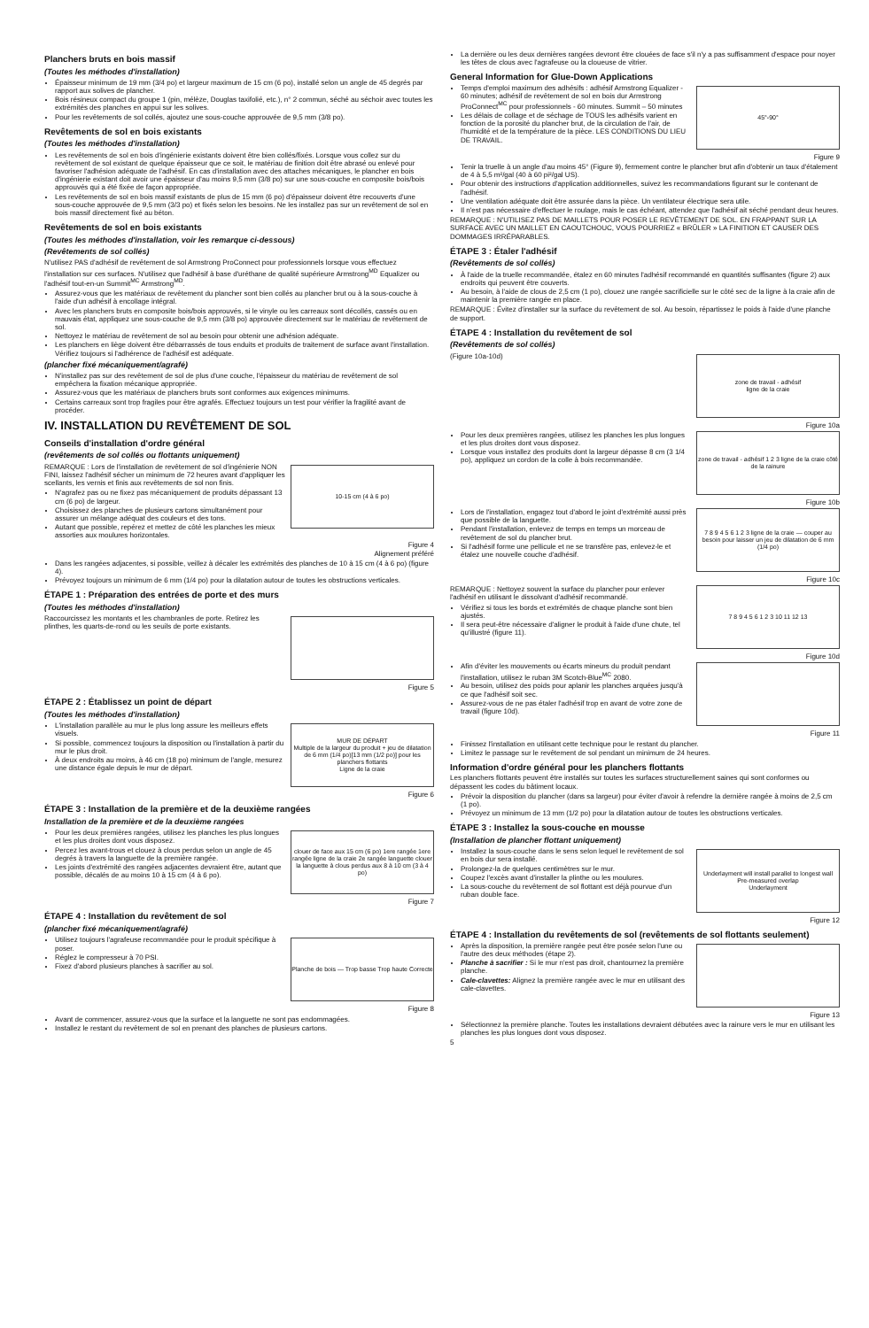Planchers bruts en bois massif
(Toutes les méthodes d'installation)
Épaisseur minimum de 19 mm (3/4 po) et largeur maximum de 15 cm (6 po), installé selon un angle de 45 degrés par rapport aux solives de plancher.
Bois résineux compact du groupe 1 (pin, mélèze, Douglas taxifolié, etc.), n° 2 commun, séché au séchoir avec toutes les extrémités des planches en appui sur les solives.
Pour les revêtements de sol collés, ajoutez une sous-couche approuvée de 9,5 mm (3/8 po).
Revêtements de sol en bois existants
(Toutes les méthodes d'installation)
Les revêtements de sol en bois d'ingénierie existants doivent être bien collés/fixés. Lorsque vous collez sur du revêtement de sol existant de quelque épaisseur que ce soit, le matériau de finition doit être abrasé ou enlevé pour favoriser l'adhésion adéquate de l'adhésif. En cas d'installation avec des attaches mécaniques, le plancher en bois d'ingénierie existant doit avoir une épaisseur d'au moins 9,5 mm (3/8 po) sur une sous-couche en composite bois/bois approuvés qui a été fixée de façon appropriée.
Les revêtements de sol en bois massif existants de plus de 15 mm (6 po) d'épaisseur doivent être recouverts d'une sous-couche approuvée de 9,5 mm (3/3 po) et fixés selon les besoins. Ne les installez pas sur un revêtement de sol en bois massif directement fixé au béton.
Revêtements de sol en bois existants
(Toutes les méthodes d'installation, voir les remarque ci-dessous)
(Revêtements de sol collés)
N'utilisez PAS d'adhésif de revêtement de sol Armstrong ProConnect pour professionnels lorsque vous effectuez l'installation sur ces surfaces. N'utilisez que l'adhésif à base d'uréthane de qualité supérieure Armstrong<sup>MD</sup> Equalizer ou l'adhésif tout-en-un Summit<sup>MC</sup> Armstrong<sup>MD</sup>.
Assurez-vous que les matériaux de revêtement du plancher sont bien collés au plancher brut ou à la sous-couche à l'aide d'un adhésif à encollage intégral.
Avec les planchers bruts en composite bois/bois approuvés, si le vinyle ou les carreaux sont décollés, cassés ou en mauvais état, appliquez une sous-couche de 9,5 mm (3/8 po) approuvée directement sur le matériau de revêtement de sol.
Nettoyez le matériau de revêtement de sol au besoin pour obtenir une adhésion adéquate.
Les planchers en liège doivent être débarrassés de tous enduits et produits de traitement de surface avant l'installation. Vérifiez toujours si l'adhérence de l'adhésif est adéquate.
(plancher fixé mécaniquement/agrafé)
N'installez pas sur des revêtement de sol de plus d'une couche, l'épaisseur du matériau de revêtement de sol empêchera la fixation mécanique appropriée.
Assurez-vous que les matériaux de planchers bruts sont conformes aux exigences minimums.
Certains carreaux sont trop fragiles pour être agrafés. Effectuez toujours un test pour vérifier la fragilité avant de procéder.
IV. INSTALLATION DU REVÊTEMENT DE SOL
Conseils d'installation d'ordre général
(revêtements de sol collés ou flottants uniquement)
10-15 cm (4 à 6 po)
REMARQUE : Lors de l'installation de revêtement de sol d'ingénierie NON FINI, laissez l'adhésif sécher un minimum de 72 heures avant d'appliquer les scellants, les vernis et finis aux revêtements de sol non finis.
N'agrafez pas ou ne fixez pas mécaniquement de produits dépassant 13 cm (6 po) de largeur.
Choisissez des planches de plusieurs cartons simultanément pour assurer un mélange adéquat des couleurs et des tons.
Autant que possible, repérez et mettez de côté les planches les mieux assorties aux moulures horizontales.
Figure 4
Alignement préféré
Dans les rangées adjacentes, si possible, veillez à décaler les extrémités des planches de 10 à 15 cm (4 à 6 po) (figure 4).
Prévoyez toujours un minimum de 6 mm (1/4 po) pour la dilatation autour de toutes les obstructions verticales.
ÉTAPE 1 : Préparation des entrées de porte et des murs
(Toutes les méthodes d'installation)
Raccourcissez les montants et les chambranles de porte. Retirez les plinthes, les quarts-de-rond ou les seuils de porte existants.
Figure 5
ÉTAPE 2 : Établissez un point de départ
(Toutes les méthodes d'installation)
MUR DE DÉPART
Multiple de la largeur du produit + jeu de dilatation de 6 mm (1/4 po)[13 mm (1/2 po)] pour les planchers flottants
Ligne de la craie
L'installation parallèle au mur le plus long assure les meilleurs effets visuels.
Si possible, commencez toujours la disposition ou l'installation à partir du mur le plus droit.
À deux endroits au moins, à 46 cm (18 po) minimum de l'angle, mesurez une distance égale depuis le mur de départ.
Figure 6
ÉTAPE 3 : Installation de la première et de la deuxième rangées
Installation de la première et de la deuxième rangées
clouer de face aux 15 cm (6 po) 1ere rangée 1ere rangée ligne de la craie 2e rangée languette clouer la languette à clous perdus aux 8 à 10 cm (3 à 4 po)
Pour les deux premières rangées, utilisez les planches les plus longues et les plus droites dont vous disposez.
Percez les avant-trous et clouez à clous perdus selon un angle de 45 degrés à travers la languette de la première rangée.
Les joints d'extrémité des rangées adjacentes devraient être, autant que possible, décalés de au moins 10 à 15 cm (4 à 6 po).
Figure 7
ÉTAPE 4 : Installation du revêtement de sol
(plancher fixé mécaniquement/agrafé)
Planche de bois — Trop basse Trop haute Correcte
Utilisez toujours l'agrafeuse recommandée pour le produit spécifique à poser.
Réglez le compresseur à 70 PSI.
Fixez d'abord plusieurs planches à sacrifier au sol.
Figure 8
Avant de commencer, assurez-vous que la surface et la languette ne sont pas endommagées.
Installez le restant du revêtement de sol en prenant des planches de plusieurs cartons.
La dernière ou les deux dernières rangées devront être clouées de face s'il n'y a pas suffisamment d'espace pour noyer les têtes de clous avec l'agrafeuse ou la cloueuse de vitrier.
General Information for Glue-Down Applications
45°-90°
Temps d'emploi maximum des adhésifs : adhésif Armstrong Equalizer - 60 minutes; adhésif de revêtement de sol en bois dur Armstrong ProConnect<sup>MC</sup> pour professionnels - 60 minutes. Summit – 50 minutes
Les délais de collage et de séchage de TOUS les adhésifs varient en fonction de la porosité du plancher brut, de la circulation de l'air, de l'humidité et de la température de la pièce. LES CONDITIONS DU LIEU DE TRAVAIL.
Figure 9
Tenir la truelle à un angle d'au moins 45° (Figure 9), fermement contre le plancher brut afin d'obtenir un taux d'étalement de 4 à 5,5 m²/gal (40 à 60 pi²/gal US).
Pour obtenir des instructions d'application additionnelles, suivez les recommandations figurant sur le contenant de l'adhésif.
Une ventilation adéquate doit être assurée dans la pièce. Un ventilateur électrique sera utile.
Il n'est pas nécessaire d'effectuer le roulage, mais le cas échéant, attendez que l'adhésif ait séché pendant deux heures.
REMARQUE : N'UTILISEZ PAS DE MAILLETS POUR POSER LE REVÊTEMENT DE SOL. EN FRAPPANT SUR LA SURFACE AVEC UN MAILLET EN CAOUTCHOUC, VOUS POURRIEZ « BRÛLER » LA FINITION ET CAUSER DES DOMMAGES IRRÉPARABLES.
ÉTAPE 3 : Étaler l'adhésif
(Revêtements de sol collés)
À l'aide de la truelle recommandée, étalez en 60 minutes l'adhésif recommandé en quantités suffisantes (figure 2) aux endroits qui peuvent être couverts.
Au besoin, à l'aide de clous de 2,5 cm (1 po), clouez une rangée sacrificielle sur le côté sec de la ligne à la craie afin de maintenir la première rangée en place.
REMARQUE : Évitez d'installer sur la surface du revêtement de sol. Au besoin, répartissez le poids à l'aide d'une planche de support.
ÉTAPE 4 : Installation du revêtement de sol
(Revêtements de sol collés)
zone de travail - adhésif
ligne de la craie
(Figure 10a-10d)
Figure 10a
zone de travail - adhésif 1 2 3 ligne de la craie côté de la rainure
Pour les deux premières rangées, utilisez les planches les plus longues et les plus droites dont vous disposez.
Lorsque vous installez des produits dont la largeur dépasse 8 cm (3 1/4 po), appliquez un cordon de la colle à bois recommandée.
Figure 10b
7 8 9 4 5 6 1 2 3 ligne de la craie — couper au besoin pour laisser un jeu de dilatation de 6 mm (1/4 po)
Lors de l'installation, engagez tout d'abord le joint d'extrémité aussi près que possible de la languette.
Pendant l'installation, enlevez de temps en temps un morceau de revêtement de sol du plancher brut.
Si l'adhésif forme une pellicule et ne se transfère pas, enlevez-le et étalez une nouvelle couche d'adhésif.
Figure 10c
7 8 9 4 5 6 1 2 3 10 11 12 13
REMARQUE : Nettoyez souvent la surface du plancher pour enlever l'adhésif en utilisant le dissolvant d'adhésif recommandé.
Vérifiez si tous les bords et extrémités de chaque planche sont bien ajustés.
Il sera peut-être nécessaire d'aligner le produit à l'aide d'une chute, tel qu'illustré (figure 11).
Figure 10d
Afin d'éviter les mouvements ou écarts mineurs du produit pendant l'installation, utilisez le ruban 3M Scotch-Blue<sup>MC</sup> 2080.
Au besoin, utilisez des poids pour aplanir les planches arquées jusqu'à ce que l'adhésif soit sec.
Assurez-vous de ne pas étaler l'adhésif trop en avant de votre zone de travail (figure 10d).
Figure 11
Finissez l'installation en utilisant cette technique pour le restant du plancher.
Limitez le passage sur le revêtement de sol pendant un minimum de 24 heures.
Information d'ordre général pour les planchers flottants
Les planchers flottants peuvent être installés sur toutes les surfaces structurellement saines qui sont conformes ou dépassent les codes du bâtiment locaux.
Prévoir la disposition du plancher (dans sa largeur) pour éviter d'avoir à refendre la dernière rangée à moins de 2,5 cm (1 po).
Prévoyez un minimum de 13 mm (1/2 po) pour la dilatation autour de toutes les obstructions verticales.
ÉTAPE 3 : Installez la sous-couche en mousse
(Installation de plancher flottant uniquement)
Underlayment will install parallel to longest wall
Pre-measured overlap
Underlayment
Installez la sous-couche dans le sens selon lequel le revêtement de sol en bois dur sera installé.
Prolongez-la de quelques centimètres sur le mur.
Coupez l'excès avant d'installer la plinthe ou les moulures.
La sous-couche du revêtement de sol flottant est déjà pourvue d'un ruban double face.
Figure 12
ÉTAPE 4 : Installation du revêtements de sol (revêtements de sol flottants seulement)
Après la disposition, la première rangée peut être posée selon l'une ou l'autre des deux méthodes (étape 2).
Planche à sacrifier : Si le mur n'est pas droit, chantournez la première planche.
Cale-clavettes: Alignez la première rangée avec le mur en utilisant des cale-clavettes.
Figure 13
Sélectionnez la première planche. Toutes les installations devraient débutées avec la rainure vers le mur en utilisant les planches les plus longues dont vous disposez.
5